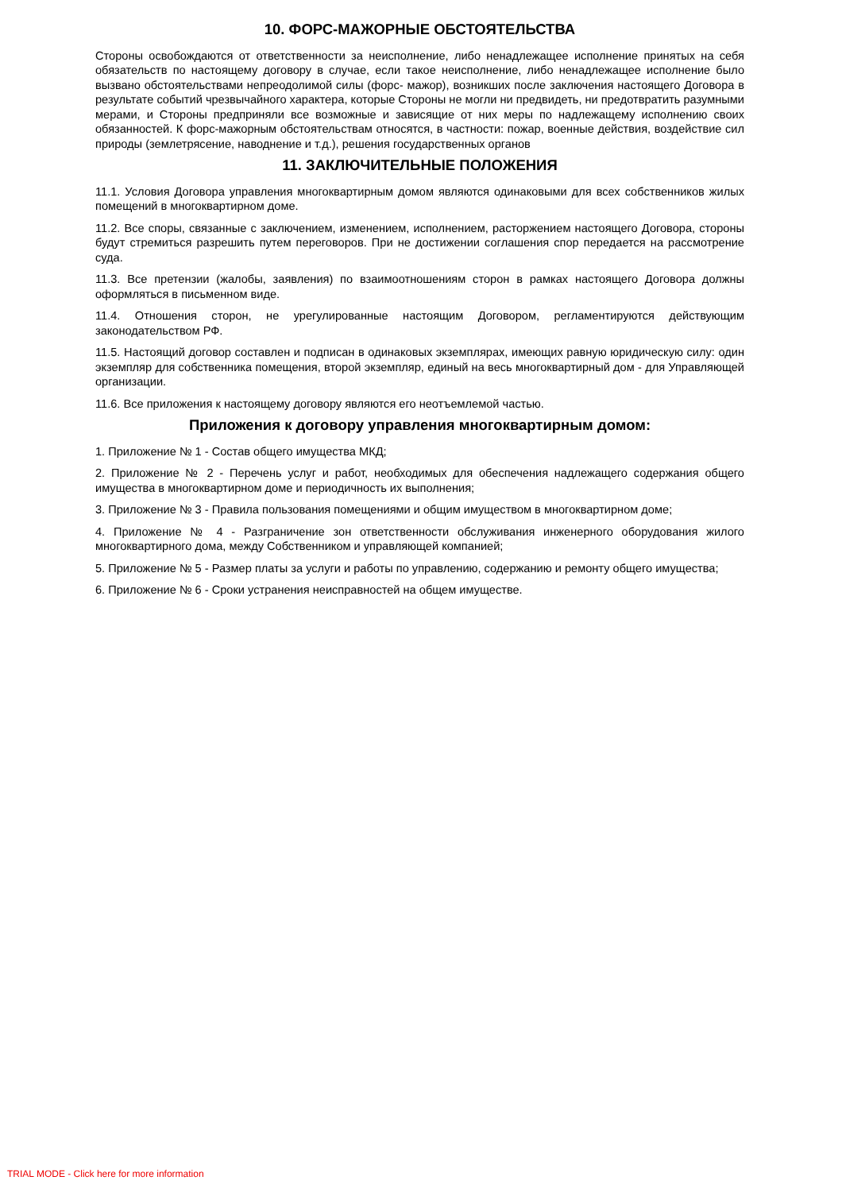10. ФОРС-МАЖОРНЫЕ ОБСТОЯТЕЛЬСТВА
Стороны освобождаются от ответственности за неисполнение, либо ненадлежащее исполнение принятых на себя обязательств по настоящему договору в случае, если такое неисполнение, либо ненадлежащее исполнение было вызвано обстоятельствами непреодолимой силы (форс- мажор), возникших после заключения настоящего Договора в результате событий чрезвычайного характера, которые Стороны не могли ни предвидеть, ни предотвратить разумными мерами, и Стороны предприняли все возможные и зависящие от них меры по надлежащему исполнению своих обязанностей. К форс-мажорным обстоятельствам относятся, в частности: пожар, военные действия, воздействие сил природы (землетрясение, наводнение и т.д.), решения государственных органов
11. ЗАКЛЮЧИТЕЛЬНЫЕ ПОЛОЖЕНИЯ
11.1. Условия Договора управления многоквартирным домом являются одинаковыми для всех собственников жилых помещений в многоквартирном доме.
11.2. Все споры, связанные с заключением, изменением, исполнением, расторжением настоящего Договора, стороны будут стремиться разрешить путем переговоров. При не достижении соглашения спор передается на рассмотрение суда.
11.3. Все претензии (жалобы, заявления) по взаимоотношениям сторон в рамках настоящего Договора должны оформляться в письменном виде.
11.4. Отношения сторон, не урегулированные настоящим Договором, регламентируются действующим законодательством РФ.
11.5. Настоящий договор составлен и подписан в одинаковых экземплярах, имеющих равную юридическую силу: один экземпляр для собственника помещения, второй экземпляр, единый на весь многоквартирный дом - для Управляющей организации.
11.6. Все приложения к настоящему договору являются его неотъемлемой частью.
Приложения к договору управления многоквартирным домом:
1. Приложение № 1 - Состав общего имущества МКД;
2. Приложение № 2 - Перечень услуг и работ, необходимых для обеспечения надлежащего содержания общего имущества в многоквартирном доме и периодичность их выполнения;
3. Приложение № 3 - Правила пользования помещениями и общим имуществом в многоквартирном доме;
4. Приложение № 4 - Разграничение зон ответственности обслуживания инженерного оборудования жилого многоквартирного дома, между Собственником и управляющей компанией;
5. Приложение № 5 - Размер платы за услуги и работы по управлению, содержанию и ремонту общего имущества;
6. Приложение № 6 - Сроки устранения неисправностей на общем имуществе.
TRIAL MODE - Click here for more information